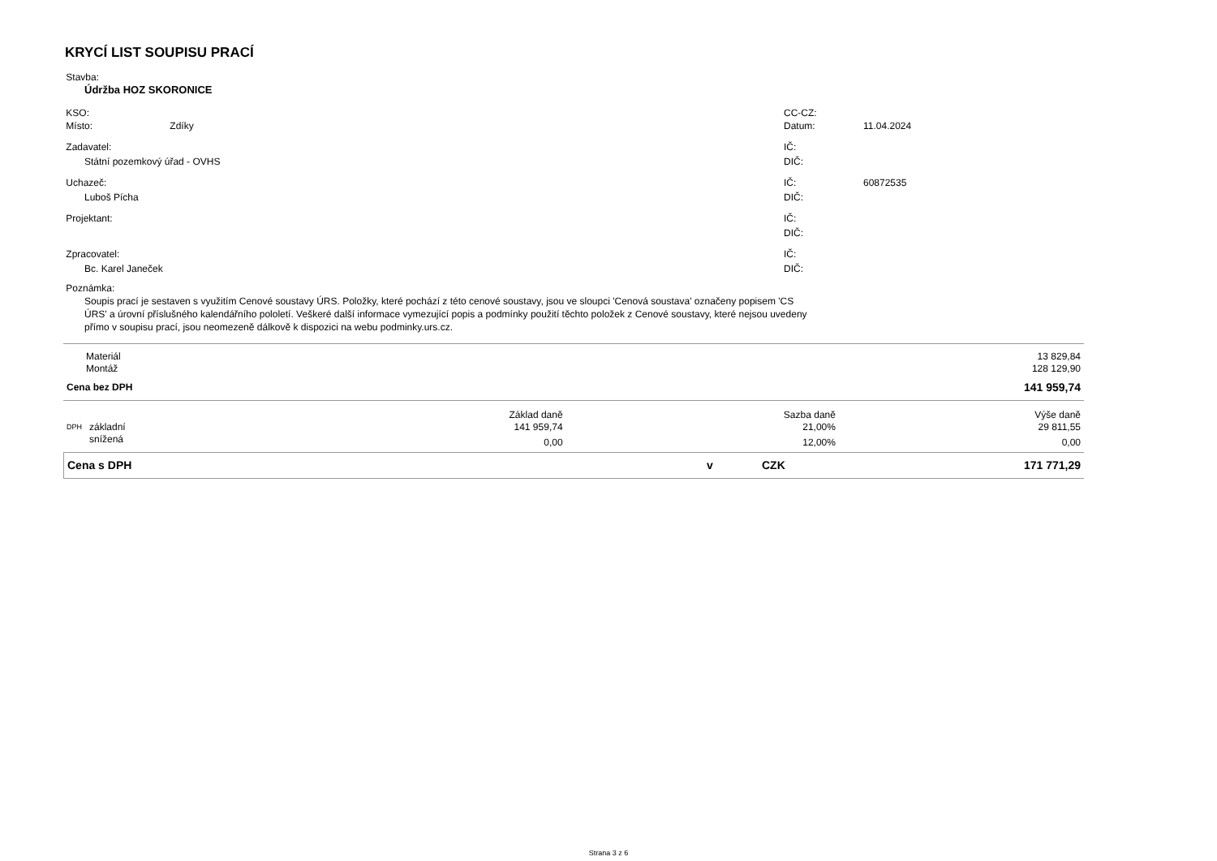KRYCÍ LIST SOUPISU PRACÍ
Stavba:
Údržba HOZ SKORONICE
KSO:
Místo: Zdíky
CC-CZ:
Datum: 11.04.2024
Zadavatel:
Státní pozemkový úřad - OVHS
IČ:
DIČ:
Uchazeč:
Luboš Pícha
IČ: 60872535
DIČ:
Projektant: IČ:
DIČ:
Zpracovatel:
Bc. Karel Janeček
IČ:
DIČ:
Poznámka:
Soupis prací je sestaven s využitím Cenové soustavy ÚRS. Položky, které pochází z této cenové soustavy, jsou ve sloupci 'Cenová soustava' označeny popisem 'CS ÚRS' a úrovní příslušného kalendářního pololetí. Veškeré další informace vymezující popis a podmínky použití těchto položek z Cenové soustavy, které nejsou uvedeny přímo v soupisu prací, jsou neomezeně dálkově k dispozici na webu podminky.urs.cz.
| Materiál | 13 829,84 |
| Montáž | 128 129,90 |
| Cena bez DPH | 141 959,74 |
| | | Základ daně | Sazba daně | Výše daně |
| DPH | základní | 141 959,74 | 21,00% | 29 811,55 |
| | snížená | 0,00 | 12,00% | 0,00 |
| Cena s DPH | v | CZK | 171 771,29 |
Strana 3 z 6